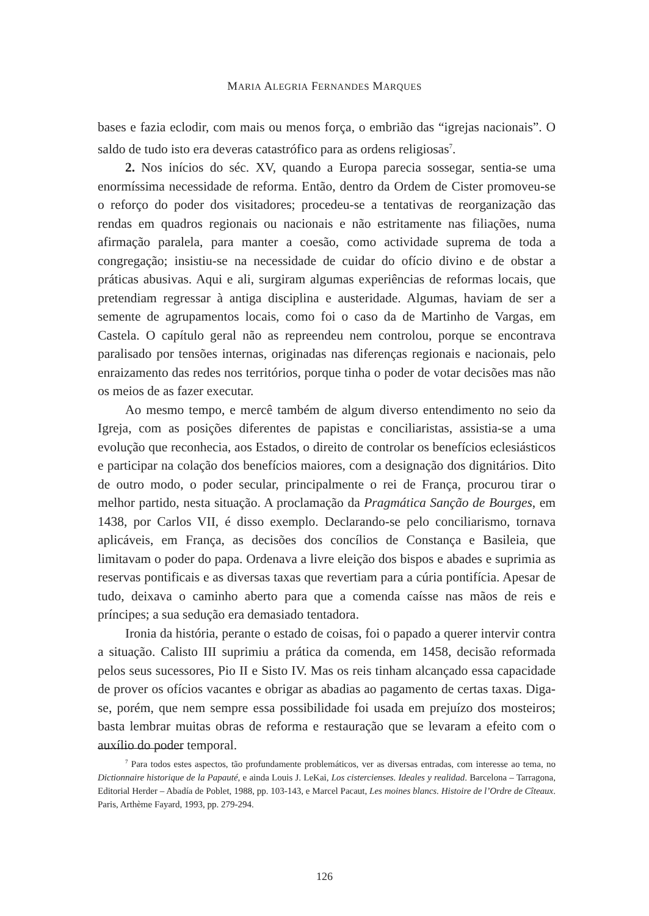MARIA ALEGRIA FERNANDES MARQUES
bases e fazia eclodir, com mais ou menos força, o embrião das “igrejas nacionais”. O saldo de tudo isto era deveras catastrófico para as ordens religiosas<sup>7</sup>.
2. Nos inícios do séc. XV, quando a Europa parecia sossegar, sentia-se uma enormíssima necessidade de reforma. Então, dentro da Ordem de Cister promoveu-se o reforço do poder dos visitadores; procedeu-se a tentativas de reorganização das rendas em quadros regionais ou nacionais e não estritamente nas filiações, numa afirmação paralela, para manter a coesão, como actividade suprema de toda a congregação; insistiu-se na necessidade de cuidar do ofício divino e de obstar a práticas abusivas. Aqui e ali, surgiram algumas experiências de reformas locais, que pretendiam regressar à antiga disciplina e austeridade. Algumas, haviam de ser a semente de agrupamentos locais, como foi o caso da de Martinho de Vargas, em Castela. O capítulo geral não as repreendeu nem controlou, porque se encontrava paralisado por tensões internas, originadas nas diferenças regionais e nacionais, pelo enraizamento das redes nos territórios, porque tinha o poder de votar decisões mas não os meios de as fazer executar.
Ao mesmo tempo, e mercê também de algum diverso entendimento no seio da Igreja, com as posições diferentes de papistas e conciliaristas, assistia-se a uma evolução que reconhecia, aos Estados, o direito de controlar os benefícios eclesiásticos e participar na colação dos benefícios maiores, com a designação dos dignitários. Dito de outro modo, o poder secular, principalmente o rei de França, procurou tirar o melhor partido, nesta situação. A proclamação da Pragmática Sanção de Bourges, em 1438, por Carlos VII, é disso exemplo. Declarando-se pelo conciliarismo, tornava aplicáveis, em França, as decisões dos concílios de Constança e Basileia, que limitavam o poder do papa. Ordenava a livre eleição dos bispos e abades e suprimia as reservas pontificais e as diversas taxas que revertiam para a cúria pontifícia. Apesar de tudo, deixava o caminho aberto para que a comenda caísse nas mãos de reis e príncipes; a sua sedução era demasiado tentadora.
Ironia da história, perante o estado de coisas, foi o papado a querer intervir contra a situação. Calisto III suprimiu a prática da comenda, em 1458, decisão reformada pelos seus sucessores, Pio II e Sisto IV. Mas os reis tinham alcançado essa capacidade de prover os ofícios vacantes e obrigar as abadias ao pagamento de certas taxas. Diga-se, porém, que nem sempre essa possibilidade foi usada em prejuízo dos mosteiros; basta lembrar muitas obras de reforma e restauração que se levaram a efeito com o auxílio do poder temporal.
<sup>7</sup> Para todos estes aspectos, tão profundamente problemáticos, ver as diversas entradas, com interesse ao tema, no Dictionnaire historique de la Papauté, e ainda Louis J. LeKai, Los cistercienses. Ideales y realidad. Barcelona – Tarragona, Editorial Herder – Abadía de Poblet, 1988, pp. 103-143, e Marcel Pacaut, Les moines blancs. Histoire de l’Ordre de Cîteaux. Paris, Arthème Fayard, 1993, pp. 279-294.
126